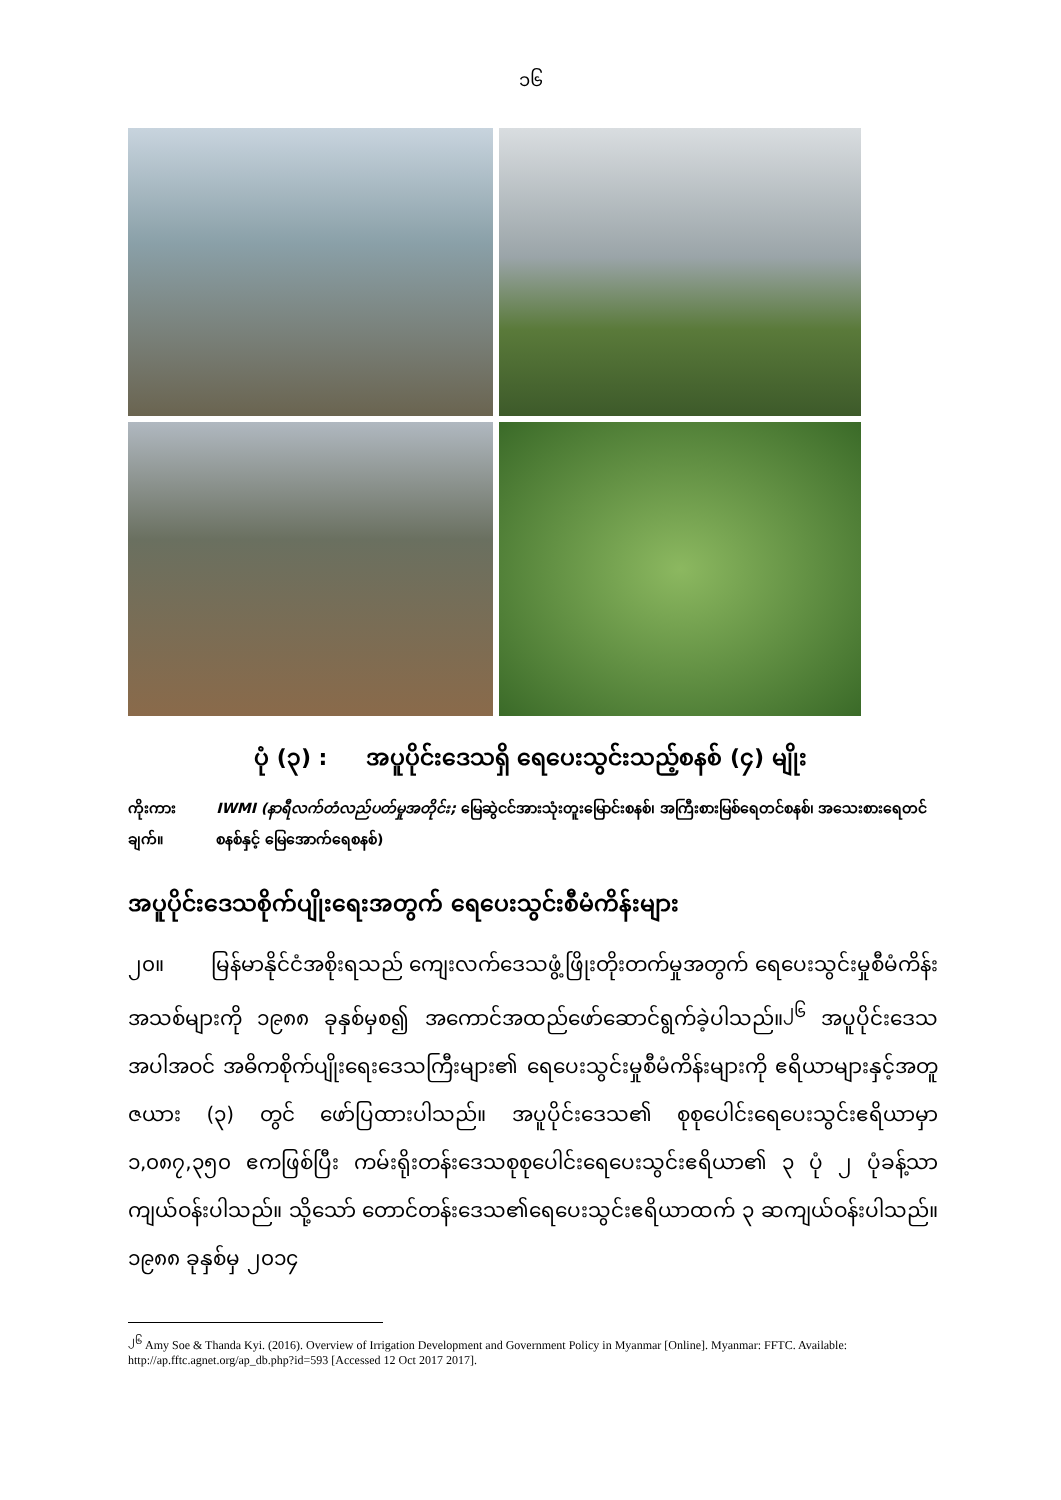၁၆
ပုံ (၃) : အပူပိုင်းဒေသရှိ ရေပေးသွင်းသည့်စနစ် (၄) မျိုး
ကိုးကားချက်။ IWMI (နာရီလက်တံလည်ပတ်မှုအတိုင်း; မြေဆွဲငင်အားသုံးတူးမြောင်းစနစ်၊ အကြီးစားမြစ်ရေတင်စနစ်၊ အသေးစားရေတင်စနစ်နှင့် မြေအောက်ရေစနစ်)
အပူပိုင်းဒေသစိုက်ပျိုးရေးအတွက် ရေပေးသွင်းစီမံကိန်းများ
၂၀။ မြန်မာနိုင်ငံအစိုးရသည် ကျေးလက်ဒေသဖွံ့ဖြိုးတိုးတက်မှုအတွက် ရေပေးသွင်းမှုစီမံကိန်းအသစ်များကို ၁၉၈၈ ခုနှစ်မှစ၍ အကောင်အထည်ဖော်ဆောင်ရွက်ခဲ့ပါသည်။<sup>၂၆</sup> အပူပိုင်းဒေသအပါအဝင် အဓိကစိုက်ပျိုးရေးဒေသကြီးများ၏ ရေပေးသွင်းမှုစီမံကိန်းများကို ဧရိယာများနှင့်အတူ ဇယား (၃) တွင် ဖော်ပြထားပါသည်။ အပူပိုင်းဒေသ၏ စုစုပေါင်းရေပေးသွင်းဧရိယာမှာ ၁,၀၈၇,၃၅၀ ဧကဖြစ်ပြီး ကမ်းရိုးတန်းဒေသစုစုပေါင်းရေပေးသွင်းဧရိယာ၏ ၃ ပုံ ၂ ပုံခန့်သာကျယ်ဝန်းပါသည်။ သို့သော် တောင်တန်းဒေသ၏ရေပေးသွင်းဧရိယာထက် ၃ ဆကျယ်ဝန်းပါသည်။ ၁၉၈၈ ခုနှစ်မှ ၂၀၁၄
<sup>၂၆</sup> Amy Soe & Thanda Kyi. (2016). Overview of Irrigation Development and Government Policy in Myanmar [Online]. Myanmar: FFTC. Available: http://ap.fftc.agnet.org/ap_db.php?id=593 [Accessed 12 Oct 2017 2017].